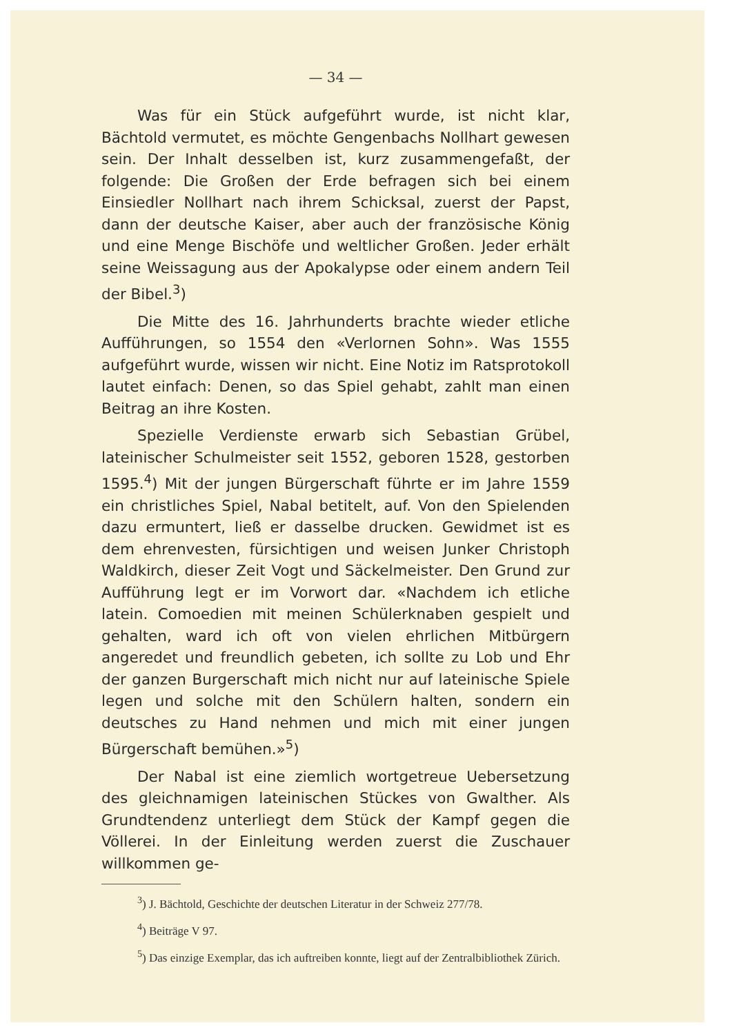— 34 —
Was für ein Stück aufgeführt wurde, ist nicht klar, Bächtold vermutet, es möchte Gengenbachs Nollhart gewesen sein. Der Inhalt desselben ist, kurz zusammengefaßt, der folgende: Die Großen der Erde befragen sich bei einem Einsiedler Nollhart nach ihrem Schicksal, zuerst der Papst, dann der deutsche Kaiser, aber auch der französische König und eine Menge Bischöfe und weltlicher Großen. Jeder erhält seine Weissagung aus der Apokalypse oder einem andern Teil der Bibel.<sup>3</sup>)
Die Mitte des 16. Jahrhunderts brachte wieder etliche Aufführungen, so 1554 den «Verlornen Sohn». Was 1555 aufgeführt wurde, wissen wir nicht. Eine Notiz im Ratsprotokoll lautet einfach: Denen, so das Spiel gehabt, zahlt man einen Beitrag an ihre Kosten.
Spezielle Verdienste erwarb sich Sebastian Grübel, lateinischer Schulmeister seit 1552, geboren 1528, gestorben 1595.<sup>4</sup>) Mit der jungen Bürgerschaft führte er im Jahre 1559 ein christliches Spiel, Nabal betitelt, auf. Von den Spielenden dazu ermuntert, ließ er dasselbe drucken. Gewidmet ist es dem ehrenvesten, fürsichtigen und weisen Junker Christoph Waldkirch, dieser Zeit Vogt und Säckelmeister. Den Grund zur Aufführung legt er im Vorwort dar. «Nachdem ich etliche latein. Comoedien mit meinen Schülerknaben gespielt und gehalten, ward ich oft von vielen ehrlichen Mitbürgern angeredet und freundlich gebeten, ich sollte zu Lob und Ehr der ganzen Burgerschaft mich nicht nur auf lateinische Spiele legen und solche mit den Schülern halten, sondern ein deutsches zu Hand nehmen und mich mit einer jungen Bürgerschaft bemühen.»<sup>5</sup>)
Der Nabal ist eine ziemlich wortgetreue Uebersetzung des gleichnamigen lateinischen Stückes von Gwalther. Als Grundtendenz unterliegt dem Stück der Kampf gegen die Völlerei. In der Einleitung werden zuerst die Zuschauer willkommen ge-
<sup>3</sup>) J. Bächtold, Geschichte der deutschen Literatur in der Schweiz 277/78.
<sup>4</sup>) Beiträge V 97.
<sup>5</sup>) Das einzige Exemplar, das ich auftreiben konnte, liegt auf der Zentralbibliothek Zürich.